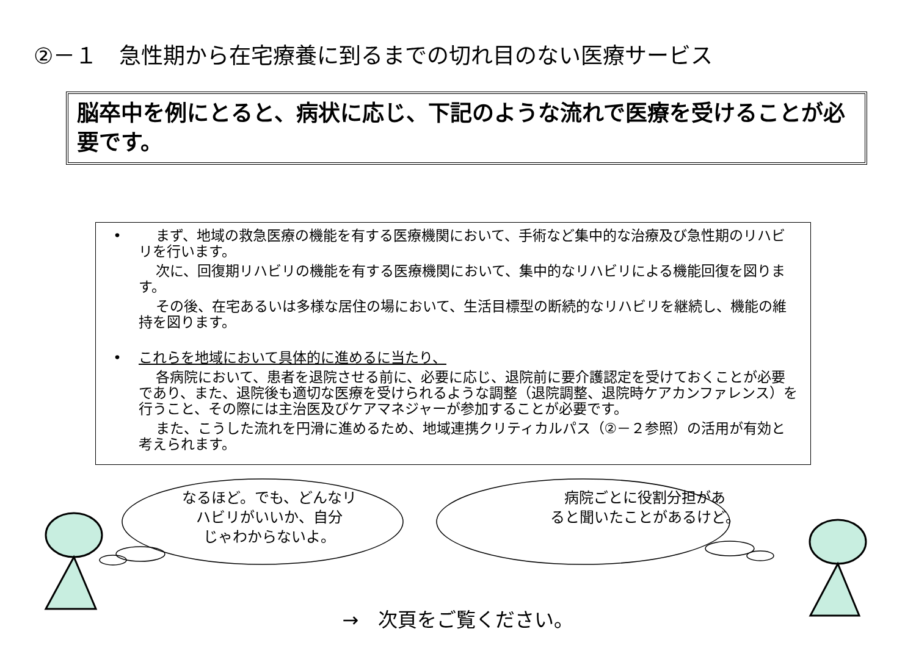②－１　急性期から在宅療養に到るまでの切れ目のない医療サービス
脳卒中を例にとると、病状に応じ、下記のような流れで医療を受けることが必要です。
• まず、地域の救急医療の機能を有する医療機関において、手術など集中的な治療及び急性期のリハビリを行います。
次に、回復期リハビリの機能を有する医療機関において、集中的なリハビリによる機能回復を図ります。
その後、在宅あるいは多様な居住の場において、生活目標型の断続的なリハビリを継続し、機能の維持を図ります。
• これらを地域において具体的に進めるに当たり、
各病院において、患者を退院させる前に、必要に応じ、退院前に要介護認定を受けておくことが必要であり、また、退院後も適切な医療を受けられるような調整（退院調整、退院時ケアカンファレンス）を行うこと、その際には主治医及びケアマネジャーが参加することが必要です。
また、こうした流れを円滑に進めるため、地域連携クリティカルパス（②－２参照）の活用が有効と考えられます。
なるほど。でも、どんなリ
ハビリがいいか、自分
じゃわからないよ。
病院ごとに役割分担があ
ると聞いたことがあるけど。
→　次頁をご覧ください。